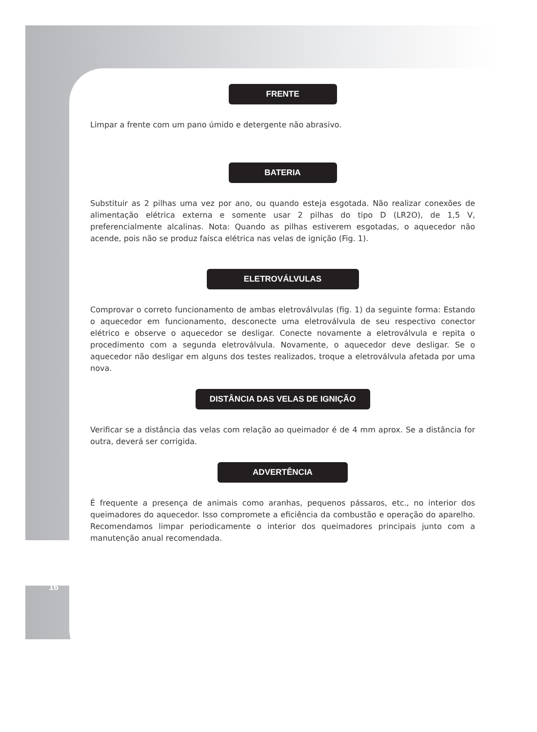FRENTE
Limpar a frente com um pano úmido e detergente não abrasivo.
BATERIA
Substituir as 2 pilhas uma vez por ano, ou quando esteja esgotada. Não realizar conexões de alimentação elétrica externa e somente usar 2 pilhas do tipo D (LR2O), de 1,5 V, preferencialmente alcalinas. Nota: Quando as pilhas estiverem esgotadas, o aquecedor não acende, pois não se produz faísca elétrica nas velas de ignição (Fig. 1).
ELETROVÁLVULAS
Comprovar o correto funcionamento de ambas eletroválvulas (fig. 1) da seguinte forma: Estando o aquecedor em funcionamento, desconecte uma eletroválvula de seu respectivo conector elétrico e observe o aquecedor se desligar. Conecte novamente a eletroválvula e repita o procedimento com a segunda eletroválvula. Novamente, o aquecedor deve desligar. Se o aquecedor não desligar em alguns dos testes realizados, troque a eletroválvula afetada por uma nova.
DISTÂNCIA DAS VELAS DE IGNIÇÃO
Verificar se a distância das velas com relação ao queimador é de 4 mm aprox. Se a distância for outra, deverá ser corrigida.
ADVERTÊNCIA
É frequente a presença de animais como aranhas, pequenos pássaros, etc., no interior dos queimadores do aquecedor. Isso compromete a eficiência da combustão e operação do aparelho. Recomendamos limpar periodicamente o interior dos queimadores principais junto com a manutenção anual recomendada.
16